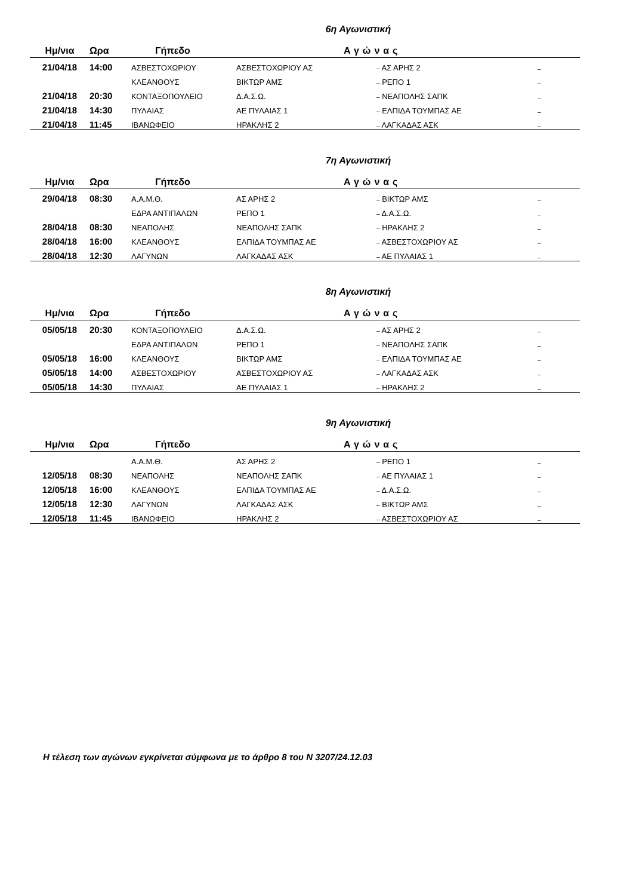6η Αγωνιστική
| Ημ/νια | Ωρα | Γήπεδο | Αγώνας | | |
| --- | --- | --- | --- | --- | --- |
| 21/04/18 | 14:00 | ΑΣΒΕΣΤΟΧΩΡΙΟΥ | ΑΣΒΕΣΤΟΧΩΡΙΟΥ ΑΣ | – ΑΣ ΑΡΗΣ 2 | – |
| | | ΚΛΕΑΝΘΟΥΣ | ΒΙΚΤΩΡ ΑΜΣ | – ΡΕΠΟ 1 | – |
| 21/04/18 | 20:30 | ΚΟΝΤΑΞΟΠΟΥΛΕΙΟ | Δ.Α.Σ.Ω. | – ΝΕΑΠΟΛΗΣ ΣΑΠΚ | – |
| 21/04/18 | 14:30 | ΠΥΛΑΙΑΣ | ΑΕ ΠΥΛΑΙΑΣ 1 | – ΕΛΠΙΔΑ ΤΟΥΜΠΑΣ ΑΕ | – |
| 21/04/18 | 11:45 | ΙΒΑΝΩΦΕΙΟ | ΗΡΑΚΛΗΣ 2 | – ΛΑΓΚΑΔΑΣ ΑΣΚ | – |
7η Αγωνιστική
| Ημ/νια | Ωρα | Γήπεδο | Αγώνας | | |
| --- | --- | --- | --- | --- | --- |
| 29/04/18 | 08:30 | Α.Α.Μ.Θ. | ΑΣ ΑΡΗΣ 2 | – ΒΙΚΤΩΡ ΑΜΣ | – |
| | | ΕΔΡΑ ΑΝΤΙΠΑΛΩΝ | ΡΕΠΟ 1 | – Δ.Α.Σ.Ω. | – |
| 28/04/18 | 08:30 | ΝΕΑΠΟΛΗΣ | ΝΕΑΠΟΛΗΣ ΣΑΠΚ | – ΗΡΑΚΛΗΣ 2 | – |
| 28/04/18 | 16:00 | ΚΛΕΑΝΘΟΥΣ | ΕΛΠΙΔΑ ΤΟΥΜΠΑΣ ΑΕ | – ΑΣΒΕΣΤΟΧΩΡΙΟΥ ΑΣ | – |
| 28/04/18 | 12:30 | ΛΑΓΥΝΩΝ | ΛΑΓΚΑΔΑΣ ΑΣΚ | – ΑΕ ΠΥΛΑΙΑΣ 1 | – |
8η Αγωνιστική
| Ημ/νια | Ωρα | Γήπεδο | Αγώνας | | |
| --- | --- | --- | --- | --- | --- |
| 05/05/18 | 20:30 | ΚΟΝΤΑΞΟΠΟΥΛΕΙΟ | Δ.Α.Σ.Ω. | – ΑΣ ΑΡΗΣ 2 | – |
| | | ΕΔΡΑ ΑΝΤΙΠΑΛΩΝ | ΡΕΠΟ 1 | – ΝΕΑΠΟΛΗΣ ΣΑΠΚ | – |
| 05/05/18 | 16:00 | ΚΛΕΑΝΘΟΥΣ | ΒΙΚΤΩΡ ΑΜΣ | – ΕΛΠΙΔΑ ΤΟΥΜΠΑΣ ΑΕ | – |
| 05/05/18 | 14:00 | ΑΣΒΕΣΤΟΧΩΡΙΟΥ | ΑΣΒΕΣΤΟΧΩΡΙΟΥ ΑΣ | – ΛΑΓΚΑΔΑΣ ΑΣΚ | – |
| 05/05/18 | 14:30 | ΠΥΛΑΙΑΣ | ΑΕ ΠΥΛΑΙΑΣ 1 | – ΗΡΑΚΛΗΣ 2 | – |
9η Αγωνιστική
| Ημ/νια | Ωρα | Γήπεδο | Αγώνας | | |
| --- | --- | --- | --- | --- | --- |
| | | Α.Α.Μ.Θ. | ΑΣ ΑΡΗΣ 2 | – ΡΕΠΟ 1 | – |
| 12/05/18 | 08:30 | ΝΕΑΠΟΛΗΣ | ΝΕΑΠΟΛΗΣ ΣΑΠΚ | – ΑΕ ΠΥΛΑΙΑΣ 1 | – |
| 12/05/18 | 16:00 | ΚΛΕΑΝΘΟΥΣ | ΕΛΠΙΔΑ ΤΟΥΜΠΑΣ ΑΕ | – Δ.Α.Σ.Ω. | – |
| 12/05/18 | 12:30 | ΛΑΓΥΝΩΝ | ΛΑΓΚΑΔΑΣ ΑΣΚ | – ΒΙΚΤΩΡ ΑΜΣ | – |
| 12/05/18 | 11:45 | ΙΒΑΝΩΦΕΙΟ | ΗΡΑΚΛΗΣ 2 | – ΑΣΒΕΣΤΟΧΩΡΙΟΥ ΑΣ | – |
Η τέλεση των αγώνων εγκρίνεται σύμφωνα με το άρθρο 8 του Ν 3207/24.12.03